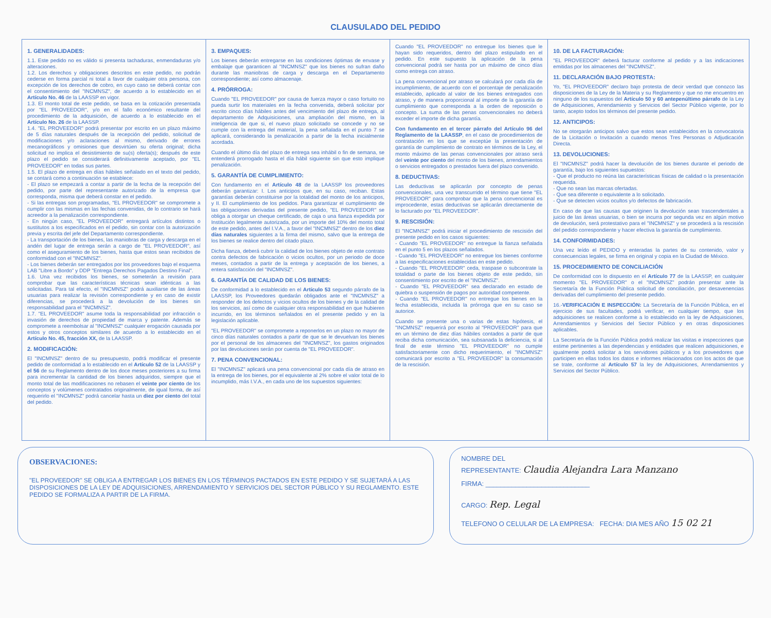CLAUSULADO DEL PEDIDO
1. GENERALIDADES:
1.1. Este pedido no es válido si presenta tachaduras, enmendaduras y/o alteraciones.
1.2. Los derechos y obligaciones descritos en este pedido, no podrán cederse en forma parcial ni total a favor de cualquier otra persona, con excepción de los derechos de cobro, en cuyo caso se deberá contar con el consentimiento del "INCMNSZ", de acuerdo a lo establecido en el Artículo No. 46 de la LAASSP en vigor.
1.3. El monto total de este pedido, se basa en la cotización presentada por "EL PROVEEDOR", y/o en el fallo económico resultante del procedimiento de la adquisición, de acuerdo a lo establecido en el Artículo No. 26 de la LAASSP.
1.4. "EL PROVEEDOR" podrá presentar por escrito en un plazo máximo de 5 días naturales después de la recepción del pedido, solicitud de modificaciones y/o aclaraciones al mismo, derivado de errores mecanográficos y omisiones que desvirtúen su oferta original; dicha solicitud no implica el desistimiento de su(s) oferta(s); después de este plazo el pedido se considerará definitivamente aceptado, por "EL PROVEEDOR" en todas sus partes.
1.5. El plazo de entrega en días hábiles señalado en el texto del pedido, se contará como a continuación se establece:
- El plazo se empezará a contar a partir de la fecha de la recepción del pedido, por parte del representante autorizado de la empresa que corresponda, misma que deberá constar en el pedido.
- Si las entregas son programadas, "EL PROVEEDOR" se compromete a cumplir con las mismas en las fechas convenidas, de lo contrario se hará acreedor a la penalización correspondiente.
- En ningún caso, "EL PROVEEDOR" entregará artículos distintos o sustitutos a los especificados en el pedido, sin contar con la autorización previa y escrita del jefe del Departamento correspondiente.
- La transportación de los bienes, las maniobras de carga y descarga en el andén del lugar de entrega serán a cargo de "EL PROVEEDOR", así como el aseguramiento de los bienes, hasta que estos sean recibidos de conformidad con el "INCMNSZ".
- Los bienes deberán ser entregados por los proveedores bajo el esquema LAB "Libre a Bordo" y DDP "Entrega Derechos Pagados Destino Final".
1.6. Una vez recibidos los bienes, se someterán a revisión para comprobar que las características técnicas sean idénticas a las solicitadas. Para tal efecto, el "INCMNSZ" podrá auxiliarse de las áreas usuarias para realizar la revisión correspondiente y en caso de existir diferencias, se procederá a la devolución de los bienes sin responsabilidad para el "INCMNSZ".
1.7. "EL PROVEEDOR" asume toda la responsabilidad por infracción o invasión de derechos de propiedad de marca y patente. Además se compromete a reembolsar al "INCMNSZ" cualquier erogación causada por estos y otros conceptos similares de acuerdo a lo establecido en el Artículo No. 45, fracción XX, de la LAASSP.
2. MODIFICACIÓN:
El "INCMNSZ" dentro de su presupuesto, podrá modificar el presente pedido de conformidad a lo establecido en el Artículo 52 de la LAASSP y el 56 de su Reglamento dentro de los doce meses posteriores a su firma para incrementar la cantidad de los bienes adquiridos, siempre que el monto total de las modificaciones no rebasen el veinte por ciento de los conceptos y volúmenes contratados originalmente, de igual forma, de así requerirlo el "INCMNSZ" podrá cancelar hasta un diez por ciento del total del pedido.
3. EMPAQUES:
Los bienes deberán entregarse en las condiciones óptimas de envase y embalaje que garanticen al "INCMNSZ" que los bienes no sufran daño durante las maniobras de carga y descarga en el Departamento correspondiente; así como almacenaje.
4. PRÓRROGA:
Cuando "EL PROVEEDOR" por causa de fuerza mayor o caso fortuito no pueda surtir los materiales en la fecha convenida, deberá solicitar por escrito cinco días hábiles antes del vencimiento del plazo de entrega, al departamento de Adquisiciones, una ampliación del mismo, en la inteligencia de que si, el nuevo plazo solicitado se concede y no se cumple con la entrega del material, la pena señalada en el punto 7 se aplicará, considerando la penalización a partir de la fecha inicialmente acordada.
Cuando el último día del plazo de entrega sea inhábil o fin de semana, se entenderá prorrogado hasta el día hábil siguiente sin que esto implique penalización.
5. GARANTÍA DE CUMPLIMIENTO:
Con fundamento en el Artículo 48 de la LAASSP los proveedores deberán garantizar: I. Los anticipos que, en su caso, reciban. Estas garantías deberán constituirse por la totalidad del monto de los anticipos, y II. El cumplimiento de los pedidos. Para garantizar el cumplimiento de las obligaciones derivadas del presente pedido, "EL PROVEEDOR" se obliga a otorgar un cheque certificado, de caja o una fianza expedida por Institución legalmente autorizada, por un importe del 10% del monto total de este pedido, antes del I.V.A., a favor del "INCMNSZ" dentro de los diez días naturales siguientes a la firma del mismo, salvo que la entrega de los bienes se realice dentro del citado plazo.
Dicha fianza, deberá cubrir la calidad de los bienes objeto de este contrato contra defectos de fabricación o vicios ocultos, por un periodo de doce meses, contados a partir de la entrega y aceptación de los bienes, a entera satisfacción del "INCMNSZ".
6. GARANTÍA DE CALIDAD DE LOS BIENES:
De conformidad a lo establecido en el Artículo 53 segundo párrafo de la LAASSP, los Proveedores quedarán obligados ante el "INCMNSZ" a responder de los defectos y vicios ocultos de los bienes y de la calidad de los servicios, así como de cualquier otra responsabilidad en que hubieren incurrido, en los términos señalados en el presente pedido y en la legislación aplicable.
"EL PROVEEDOR" se compromete a reponerlos en un plazo no mayor de cinco días naturales contados a partir de que se le devuelvan los bienes por el personal de los almacenes del "INCMNSZ", los gastos originados por las devoluciones serán por cuenta de "EL PROVEEDOR".
7. PENA CONVENCIONAL:
El "INCMNSZ" aplicará una pena convencional por cada día de atraso en la entrega de los bienes, por el equivalente al 2% sobre el valor total de lo incumplido, más I.V.A., en cada uno de los supuestos siguientes:
Cuando "EL PROVEEDOR" no entregue los bienes que le hayan sido requeridos, dentro del plazo estipulado en el pedido. En este supuesto la aplicación de la pena convencional podrá ser hasta por un máximo de cinco días como entrega con atraso.
La pena convencional por atraso se calculará por cada día de incumplimiento, de acuerdo con el porcentaje de penalización establecido, aplicado al valor de los bienes entregados con atraso, y de manera proporcional al importe de la garantía de cumplimiento que corresponda a la orden de reposición o concepto. La suma de las penas convencionales no deberá exceder el importe de dicha garantía.
Con fundamento en el tercer párrafo del Artículo 96 del Reglamento de la LAASSP, en el caso de procedimientos de contratación en los que se exceptúe la presentación de garantía de cumplimiento de contrato en términos de la Ley, el monto máximo de las penas convencionales por atraso será del veinte por ciento del monto de los bienes, arrendamientos o servicios entregados o prestados fuera del plazo convenido.
8. DEDUCTIVAS:
Las deductivas se aplicarán por concepto de penas convencionales, una vez transcurrido el término que tiene "EL PROVEEDOR" para comprobar que la pena convencional es improcedente, estas deductivas se aplicarán directamente de lo facturado por "EL PROVEEDOR".
9. RESCISIÓN:
El "INCMNSZ" podrá iniciar el procedimiento de rescisión del presente pedido en los casos siguientes:
- Cuando "EL PROVEEDOR" no entregue la fianza señalada en el punto 5 en los plazos señalados.
- Cuando "EL PROVEEDOR" no entregue los bienes conforme a las especificaciones establecidas en este pedido.
- Cuando "EL PROVEEDOR" ceda, traspase o subcontrate la totalidad o parte de los bienes objeto de este pedido, sin consentimiento por escrito de el "INCMNSZ".
- Cuando "EL PROVEEDOR" sea declarado en estado de quiebra o suspensión de pagos por autoridad competente.
- Cuando "EL PROVEEDOR" no entregue los bienes en la fecha establecida, incluida la prórroga que en su caso se autorice.
Cuando se presente una o varias de estas hipótesis, el "INCMNSZ" requerirá por escrito al "PROVEEDOR" para que en un término de diez días hábiles contados a partir de que reciba dicha comunicación, sea subsanada la deficiencia, si al final de este término "EL PROVEEDOR" no cumple satisfactoriamente con dicho requerimiento, el "INCMNSZ" comunicará por escrito a "EL PROVEEDOR" la consumación de la rescisión.
10. DE LA FACTURACIÓN:
"EL PROVEEDOR" deberá facturar conforme al pedido y a las indicaciones emitidas por los almacenes del "INCMNSZ".
11. DECLARACIÓN BAJO PROTESTA:
Yo, "EL PROVEEDOR" declaro bajo protesta de decir verdad que conozco las disposiciones de la Ley de la Materia y su Reglamento y que no me encuentro en ninguno de los supuestos del Artículo 50 y 60 antepenúltimo párrafo de la Ley de Adquisiciones, Arrendamiento y Servicios del Sector Público vigente, por lo tanto, acepto todos los términos del presente pedido.
12. ANTICIPOS:
No se otorgarán anticipos salvo que estos sean establecidos en la convocatoria de la Licitación o Invitación a cuando menos Tres Personas o Adjudicación Directa.
13. DEVOLUCIONES:
El "INCMNSZ" podrá hacer la devolución de los bienes durante el periodo de garantía, bajo los siguientes supuestos:
- Que el producto no reúna las características físicas de calidad o la presentación requerida.
- Que no sean las marcas ofertadas.
- Que sea diferente o equivalente a lo solicitado.
- Que se detecten vicios ocultos y/o defectos de fabricación.
En caso de que las causas que originen la devolución sean trascendentales a juicio de las áreas usuarias, o bien se incurra por segunda vez en algún motivo de devolución, será protestativo para el "INCMNSZ" y se procederá a la rescisión del pedido correspondiente y hacer efectiva la garantía de cumplimiento.
14. CONFORMIDADES:
Una vez leído el PEDIDO y enteradas la partes de su contenido, valor y consecuencias legales, se firma en original y copia en la Ciudad de México.
15. PROCEDIMIENTO DE CONCILIACIÓN
De conformidad con lo dispuesto en el Artículo 77 de la LAASSP, en cualquier momento "EL PROVEEDOR" o el "INCMNSZ" podrán presentar ante la Secretaría de la Función Pública solicitud de conciliación, por desavenencias derivadas del cumplimiento del presente pedido.
16.-VERIFICACIÓN E INSPECCIÓN: La Secretaría de la Función Pública, en el ejercicio de sus facultades, podrá verificar, en cualquier tiempo, que los adquisiciones se realicen conforme a lo establecido en la ley de Adquisiciones, Arrendamientos y Servicios del Sector Público y en otras disposiciones aplicables.
La Secretaría de la Función Pública podrá realizar las visitas e inspecciones que estime pertinentes a las dependencias y entidades que realicen adquisiciones, e igualmente podrá solicitar a los servidores públicos y a los proveedores que participen en ellas todos los datos e informes relacionados con los actos de que se trate, conforme al Artículo 57 la ley de Adquisiciones, Arrendamientos y Servicios del Sector Público.
OBSERVACIONES:
"EL PROVEEDOR" SE OBLIGA A ENTREGAR LOS BIENES EN LOS TÉRMINOS PACTADOS EN ESTE PEDIDO Y SE SUJETARÁ A LAS DISPOSICIONES DE LA LEY DE ADQUISICIONES, ARRENDAMIENTO Y SERVICIOS DEL SECTOR PÚBLICO Y SU REGLAMENTO. ESTE PEDIDO SE FORMALIZA A PARTIR DE LA FIRMA.
NOMBRE DEL
REPRESENTANTE: Claudia Alejandra Lara Manzano
FIRMA: ____________________________
CARGO: Rep. Legal
TELEFONO O CELULAR DE LA EMPRESA: FECHA: DIA MES AÑO 15 02 21